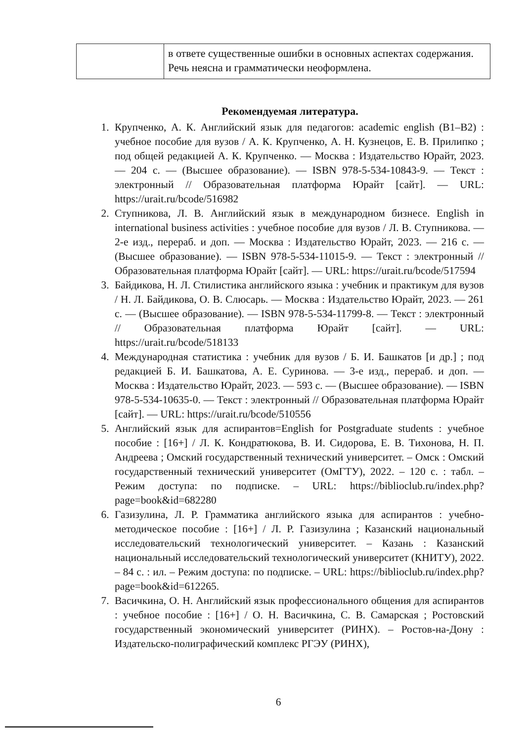| | в ответе существенные ошибки в основных аспектах содержания. Речь неясна и грамматически неоформлена. |
Рекомендуемая литература.
1. Крупченко, А. К. Английский язык для педагогов: academic english (B1–B2) : учебное пособие для вузов / А. К. Крупченко, А. Н. Кузнецов, Е. В. Прилипко ; под общей редакцией А. К. Крупченко. — Москва : Издательство Юрайт, 2023. — 204 с. — (Высшее образование). — ISBN 978-5-534-10843-9. — Текст : электронный // Образовательная платформа Юрайт [сайт]. — URL: https://urait.ru/bcode/516982
2. Ступникова, Л. В. Английский язык в международном бизнесе. English in international business activities : учебное пособие для вузов / Л. В. Ступникова. — 2-е изд., перераб. и доп. — Москва : Издательство Юрайт, 2023. — 216 с. — (Высшее образование). — ISBN 978-5-534-11015-9. — Текст : электронный // Образовательная платформа Юрайт [сайт]. — URL: https://urait.ru/bcode/517594
3. Байдикова, Н. Л. Стилистика английского языка : учебник и практикум для вузов / Н. Л. Байдикова, О. В. Слюсарь. — Москва : Издательство Юрайт, 2023. — 261 с. — (Высшее образование). — ISBN 978-5-534-11799-8. — Текст : электронный // Образовательная платформа Юрайт [сайт]. — URL: https://urait.ru/bcode/518133
4. Международная статистика : учебник для вузов / Б. И. Башкатов [и др.] ; под редакцией Б. И. Башкатова, А. Е. Суринова. — 3-е изд., перераб. и доп. — Москва : Издательство Юрайт, 2023. — 593 с. — (Высшее образование). — ISBN 978-5-534-10635-0. — Текст : электронный // Образовательная платформа Юрайт [сайт]. — URL: https://urait.ru/bcode/510556
5. Английский язык для аспирантов=English for Postgraduate students : учебное пособие : [16+] / Л. К. Кондратюкова, В. И. Сидорова, Е. В. Тихонова, Н. П. Андреева ; Омский государственный технический университет. – Омск : Омский государственный технический университет (ОмГТУ), 2022. – 120 с. : табл. – Режим доступа: по подписке. – URL: https://biblioclub.ru/index.php?page=book&id=682280
6. Газизулина, Л. Р. Грамматика английского языка для аспирантов : учебно-методическое пособие : [16+] / Л. Р. Газизулина ; Казанский национальный исследовательский технологический университет. – Казань : Казанский национальный исследовательский технологический университет (КНИТУ), 2022. – 84 с. : ил. – Режим доступа: по подписке. – URL: https://biblioclub.ru/index.php?page=book&id=612265.
7. Васичкина, О. Н. Английский язык профессионального общения для аспирантов : учебное пособие : [16+] / О. Н. Васичкина, С. В. Самарская ; Ростовский государственный экономический университет (РИНХ). – Ростов-на-Дону : Издательско-полиграфический комплекс РГЭУ (РИНХ),
6